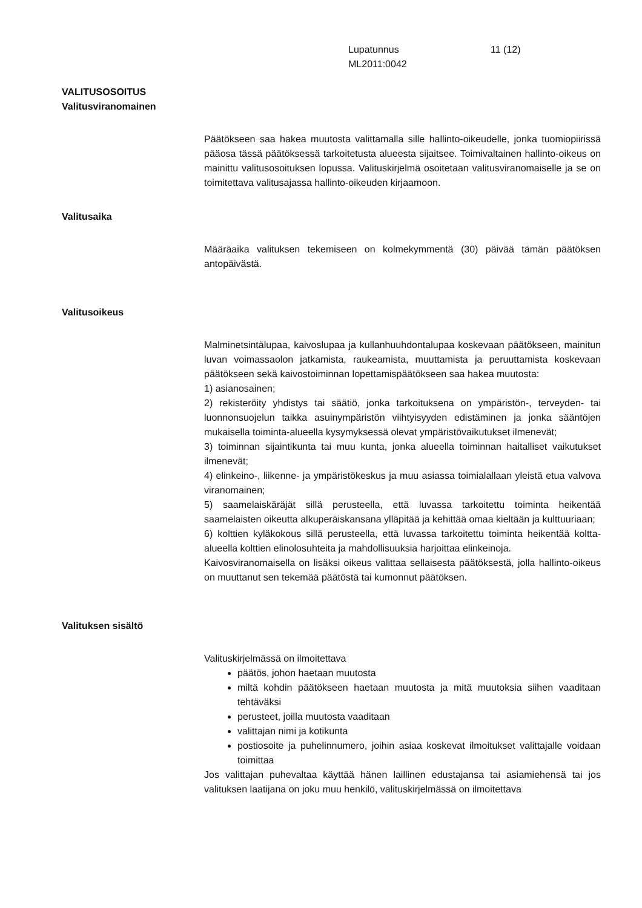Lupatunnus
ML2011:0042
11 (12)
VALITUSOSOITUS
Valitusviranomainen
Päätökseen saa hakea muutosta valittamalla sille hallinto-oikeudelle, jonka tuomiopiirissä pääosa tässä päätöksessä tarkoitetusta alueesta sijaitsee. Toimivaltainen hallinto-oikeus on mainittu valitusosoituksen lopussa. Valituskirjelmä osoitetaan valitusviranomaiselle ja se on toimitettava valitusajassa hallinto-oikeuden kirjaamoon.
Valitusaika
Määräaika valituksen tekemiseen on kolmekymmentä (30) päivää tämän päätöksen antopäivästä.
Valitusoikeus
Malminetsintälupaa, kaivoslupaa ja kullanhuuhdontalupaa koskevaan päätökseen, mainitun luvan voimassaolon jatkamista, raukeamista, muuttamista ja peruuttamista koskevaan päätökseen sekä kaivostoiminnan lopettamispäätökseen saa hakea muutosta:
1) asianosainen;
2) rekisteröity yhdistys tai säätiö, jonka tarkoituksena on ympäristön-, terveyden- tai luonnonsuojelun taikka asuinympäristön viihtyisyyden edistäminen ja jonka sääntöjen mukaisella toiminta-alueella kysymyksessä olevat ympäristövaikutukset ilmenevät;
3) toiminnan sijaintikunta tai muu kunta, jonka alueella toiminnan haitalliset vaikutukset ilmenevät;
4) elinkeino-, liikenne- ja ympäristökeskus ja muu asiassa toimialallaan yleistä etua valvova viranomainen;
5) saamelaiskäräjät sillä perusteella, että luvassa tarkoitettu toiminta heikentää saamelaisten oikeutta alkuperäiskansana ylläpitää ja kehittää omaa kieltään ja kulttuuriaan;
6) kolttien kyläkokous sillä perusteella, että luvassa tarkoitettu toiminta heikentää koltta-alueella kolttien elinolosuhteita ja mahdollisuuksia harjoittaa elinkeinoja.
Kaivosviranomaisella on lisäksi oikeus valittaa sellaisesta päätöksestä, jolla hallinto-oikeus on muuttanut sen tekemää päätöstä tai kumonnut päätöksen.
Valituksen sisältö
Valituskirjelmässä on ilmoitettava
päätös, johon haetaan muutosta
miltä kohdin päätökseen haetaan muutosta ja mitä muutoksia siihen vaaditaan tehtäväksi
perusteet, joilla muutosta vaaditaan
valittajan nimi ja kotikunta
postiosoite ja puhelinnumero, joihin asiaa koskevat ilmoitukset valittajalle voidaan toimittaa
Jos valittajan puhevaltaa käyttää hänen laillinen edustajansa tai asiamiehensä tai jos valituksen laatijana on joku muu henkilö, valituskirjelmässä on ilmoitettava